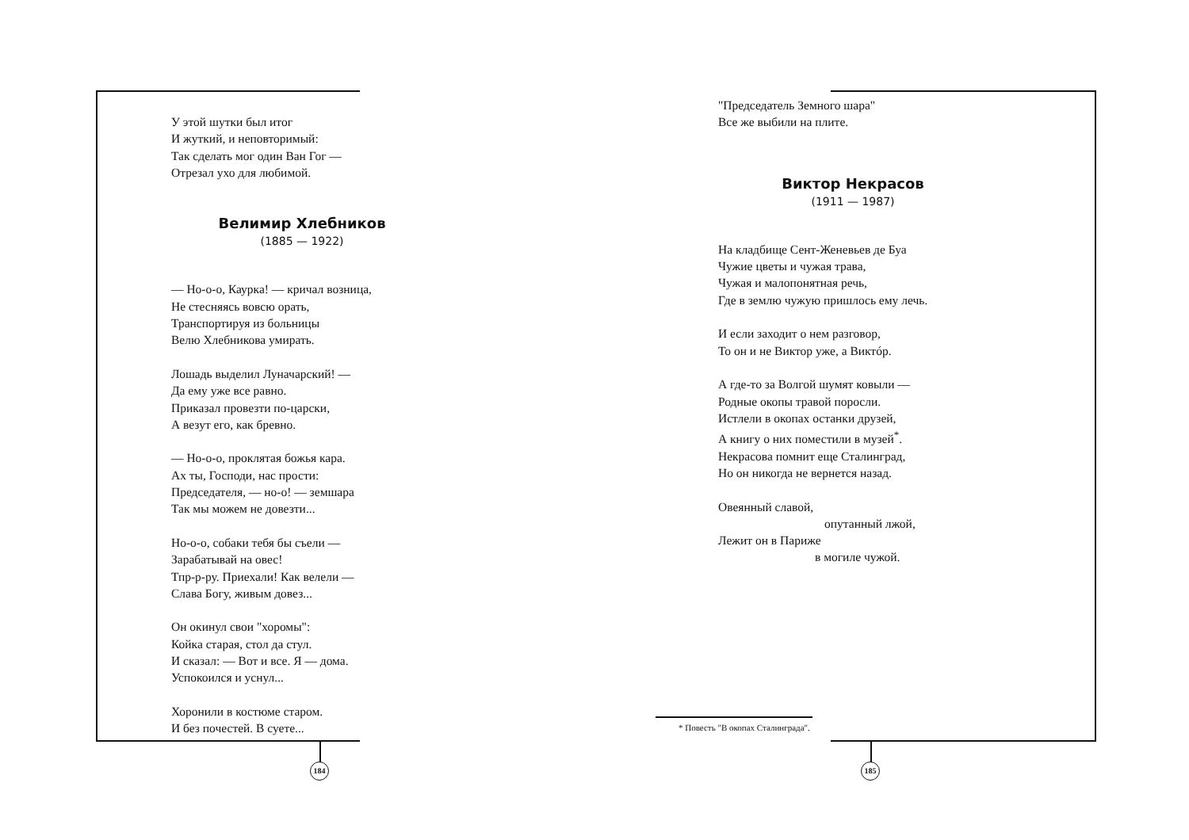184 185
У этой шутки был итог
И жуткий, и неповторимый:
Так сделать мог один Ван Гог —
Отрезал ухо для любимой.
Велимир Хлебников
(1885 — 1922)
— Но-о-о, Каурка! — кричал возница,
Не стесняясь вовсю орать,
Транспортируя из больницы
Велю Хлебникова умирать.
Лошадь выделил Луначарский! —
Да ему уже все равно.
Приказал провезти по-царски,
А везут его, как бревно.
— Но-о-о, проклятая божья кара.
Ах ты, Господи, нас прости:
Председателя, — но-о! — земшара
Так мы можем не довезти...
Но-о-о, собаки тебя бы съели —
Зарабатывай на овес!
Тпр-р-ру. Приехали! Как велели —
Слава Богу, живым довез...
Он окинул свои "хоромы":
Койка старая, стол да стул.
И сказал: — Вот и все. Я — дома.
Успокоился и уснул...
Хоронили в костюме старом.
И без почестей. В суете...
"Председатель Земного шара"
Все же выбили на плите.
Виктор Некрасов
(1911 — 1987)
На кладбище Сент-Женевьев де Буа
Чужие цветы и чужая трава,
Чужая и малопонятная речь,
Где в землю чужую пришлось ему лечь.
И если заходит о нем разговор,
То он и не Виктор уже, а Виктóр.
А где-то за Волгой шумят ковыли —
Родные окопы травой поросли.
Истлели в окопах останки друзей,
А книгу о них поместили в музей<sup>*</sup>.
Некрасова помнит еще Сталинград,
Но он никогда не вернется назад.
Овеянный славой,
опутанный лжой,
Лежит он в Париже
в могиле чужой.
* Повесть "В окопах Сталинграда".